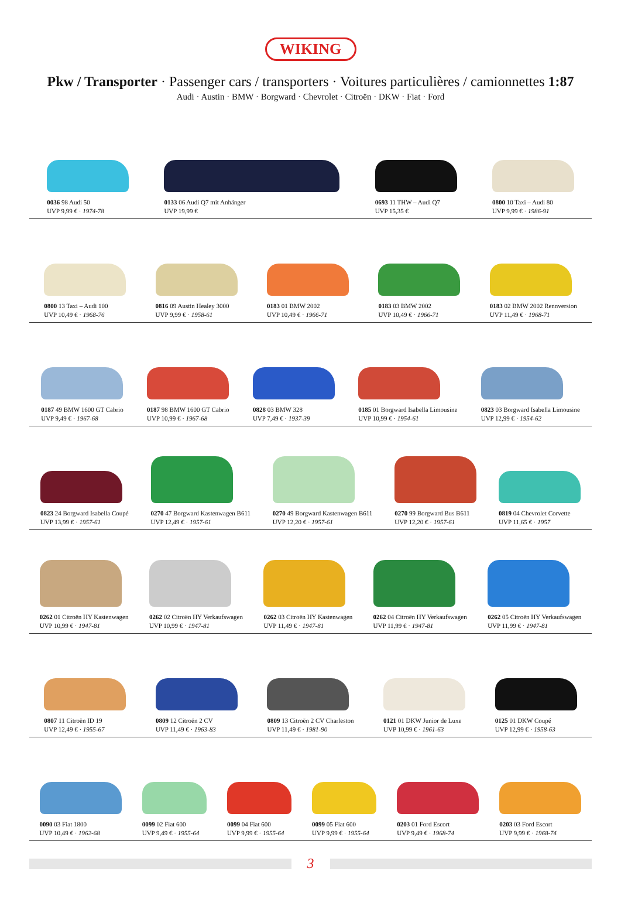WIKING
Pkw / Transporter · Passenger cars / transporters · Voitures particulières / camionnettes 1:87
Audi · Austin · BMW · Borgward · Chevrolet · Citroën · DKW · Fiat · Ford
0036 98 Audi 50
UVP 9,99 € · 1974-78
0133 06 Audi Q7 mit Anhänger
UVP 19,99 €
0693 11 THW – Audi Q7
UVP 15,35 €
0800 10 Taxi – Audi 80
UVP 9,99 € · 1986-91
0800 13 Taxi – Audi 100
UVP 10,49 € · 1968-76
0816 09 Austin Healey 3000
UVP 9,99 € · 1958-61
0183 01 BMW 2002
UVP 10,49 € · 1966-71
0183 03 BMW 2002
UVP 10,49 € · 1966-71
0183 02 BMW 2002 Rennversion
UVP 11,49 € · 1968-71
0187 49 BMW 1600 GT Cabrio
UVP 9,49 € · 1967-68
0187 98 BMW 1600 GT Cabrio
UVP 10,99 € · 1967-68
0828 03 BMW 328
UVP 7,49 € · 1937-39
0185 01 Borgward Isabella Limousine
UVP 10,99 € · 1954-61
0823 03 Borgward Isabella Limousine
UVP 12,99 € · 1954-62
0823 24 Borgward Isabella Coupé
UVP 13,99 € · 1957-61
0270 47 Borgward Kastenwagen B611
UVP 12,49 € · 1957-61
0270 49 Borgward Kastenwagen B611
UVP 12,20 € · 1957-61
0270 99 Borgward Bus B611
UVP 12,20 € · 1957-61
0819 04 Chevrolet Corvette
UVP 11,65 € · 1957
0262 01 Citroën HY Kastenwagen
UVP 10,99 € · 1947-81
0262 02 Citroën HY Verkaufswagen
UVP 10,99 € · 1947-81
0262 03 Citroën HY Kastenwagen
UVP 11,49 € · 1947-81
0262 04 Citroën HY Verkaufswagen
UVP 11,99 € · 1947-81
0262 05 Citroën HY Verkaufswagen
UVP 11,99 € · 1947-81
0807 11 Citroën ID 19
UVP 12,49 € · 1955-67
0809 12 Citroën 2 CV
UVP 11,49 € · 1963-83
0809 13 Citroën 2 CV Charleston
UVP 11,49 € · 1981-90
0121 01 DKW Junior de Luxe
UVP 10,99 € · 1961-63
0125 01 DKW Coupé
UVP 12,99 € · 1958-63
0090 03 Fiat 1800
UVP 10,49 € · 1962-68
0099 02 Fiat 600
UVP 9,49 € · 1955-64
0099 04 Fiat 600
UVP 9,99 € · 1955-64
0099 05 Fiat 600
UVP 9,99 € · 1955-64
0203 01 Ford Escort
UVP 9,49 € · 1968-74
0203 03 Ford Escort
UVP 9,99 € · 1968-74
3